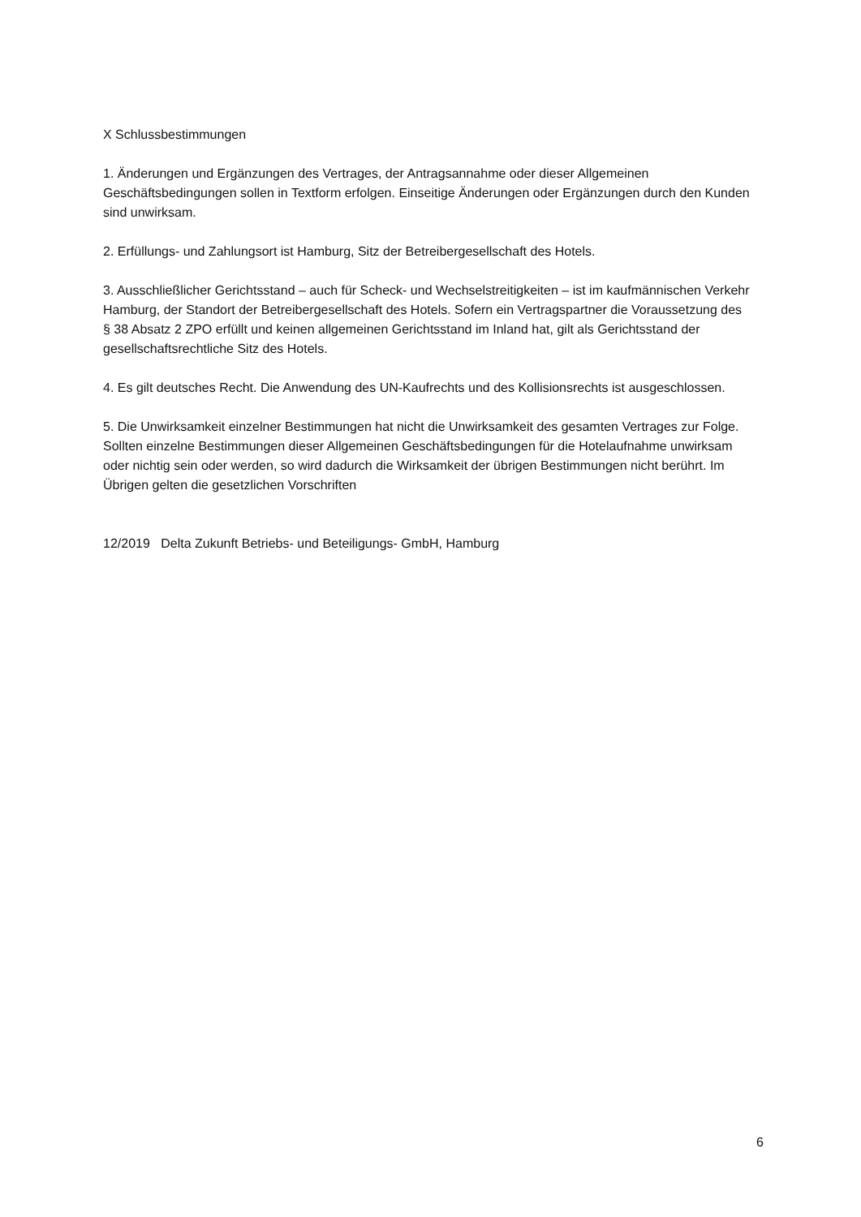X Schlussbestimmungen
1. Änderungen und Ergänzungen des Vertrages, der Antragsannahme oder dieser Allgemeinen Geschäftsbedingungen sollen in Textform erfolgen. Einseitige Änderungen oder Ergänzungen durch den Kunden sind unwirksam.
2. Erfüllungs- und Zahlungsort ist Hamburg, Sitz der Betreibergesellschaft des Hotels.
3. Ausschließlicher Gerichtsstand – auch für Scheck- und Wechselstreitigkeiten – ist im kaufmännischen Verkehr Hamburg, der Standort der Betreibergesellschaft des Hotels. Sofern ein Vertragspartner die Voraussetzung des § 38 Absatz 2 ZPO erfüllt und keinen allgemeinen Gerichtsstand im Inland hat, gilt als Gerichtsstand der gesellschaftsrechtliche Sitz des Hotels.
4. Es gilt deutsches Recht. Die Anwendung des UN-Kaufrechts und des Kollisionsrechts ist ausgeschlossen.
5. Die Unwirksamkeit einzelner Bestimmungen hat nicht die Unwirksamkeit des gesamten Vertrages zur Folge. Sollten einzelne Bestimmungen dieser Allgemeinen Geschäftsbedingungen für die Hotelaufnahme unwirksam oder nichtig sein oder werden, so wird dadurch die Wirksamkeit der übrigen Bestimmungen nicht berührt. Im Übrigen gelten die gesetzlichen Vorschriften
12/2019 Delta Zukunft Betriebs- und Beteiligungs- GmbH, Hamburg
6